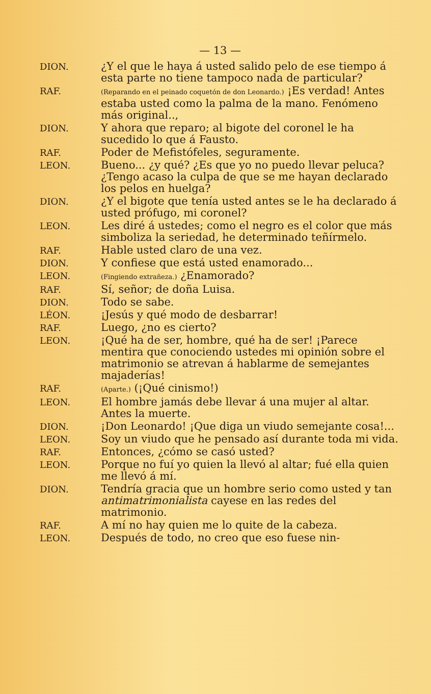— 13 —
DION.
¿Y el que le haya á usted salido pelo de ese tiempo á esta parte no tiene tampoco nada de particular?
RAF.
(Reparando en el peinado coquetón de don Leonardo.) ¡Es verdad! Antes estaba usted como la palma de la mano. Fenómeno más original..,
DION.
Y ahora que reparo; al bigote del coronel le ha sucedido lo que á Fausto.
RAF.
Poder de Mefistófeles, seguramente.
LEON.
Bueno... ¿y qué? ¿Es que yo no puedo llevar peluca? ¿Tengo acaso la culpa de que se me hayan declarado los pelos en huelga?
DION.
¿Y el bigote que tenía usted antes se le ha declarado á usted prófugo, mi coronel?
LEON.
Les diré á ustedes; como el negro es el color que más simboliza la seriedad, he determinado teñírmelo.
RAF.
Hable usted claro de una vez.
DION.
Y confiese que está usted enamorado...
LEON.
(Fingiendo extrañeza.) ¿Enamorado?
RAF.
Sí, señor; de doña Luisa.
DION.
Todo se sabe.
LÉON.
¡Jesús y qué modo de desbarrar!
RAF.
Luego, ¿no es cierto?
LEON.
¡Qué ha de ser, hombre, qué ha de ser! ¡Parece mentira que conociendo ustedes mi opinión sobre el matrimonio se atrevan á hablarme de semejantes majaderías!
RAF.
(Aparte.) (¡Qué cinismo!)
LEON.
El hombre jamás debe llevar á una mujer al altar. Antes la muerte.
DION.
¡Don Leonardo! ¡Que diga un viudo semejante cosa!...
LEON.
Soy un viudo que he pensado así durante toda mi vida.
RAF.
Entonces, ¿cómo se casó usted?
LEON.
Porque no fuí yo quien la llevó al altar; fué ella quien me llevó á mí.
DION.
Tendría gracia que un hombre serio como usted y tan antimatrimonialista cayese en las redes del matrimonio.
RAF.
A mí no hay quien me lo quite de la cabeza.
LEON.
Después de todo, no creo que eso fuese nin-